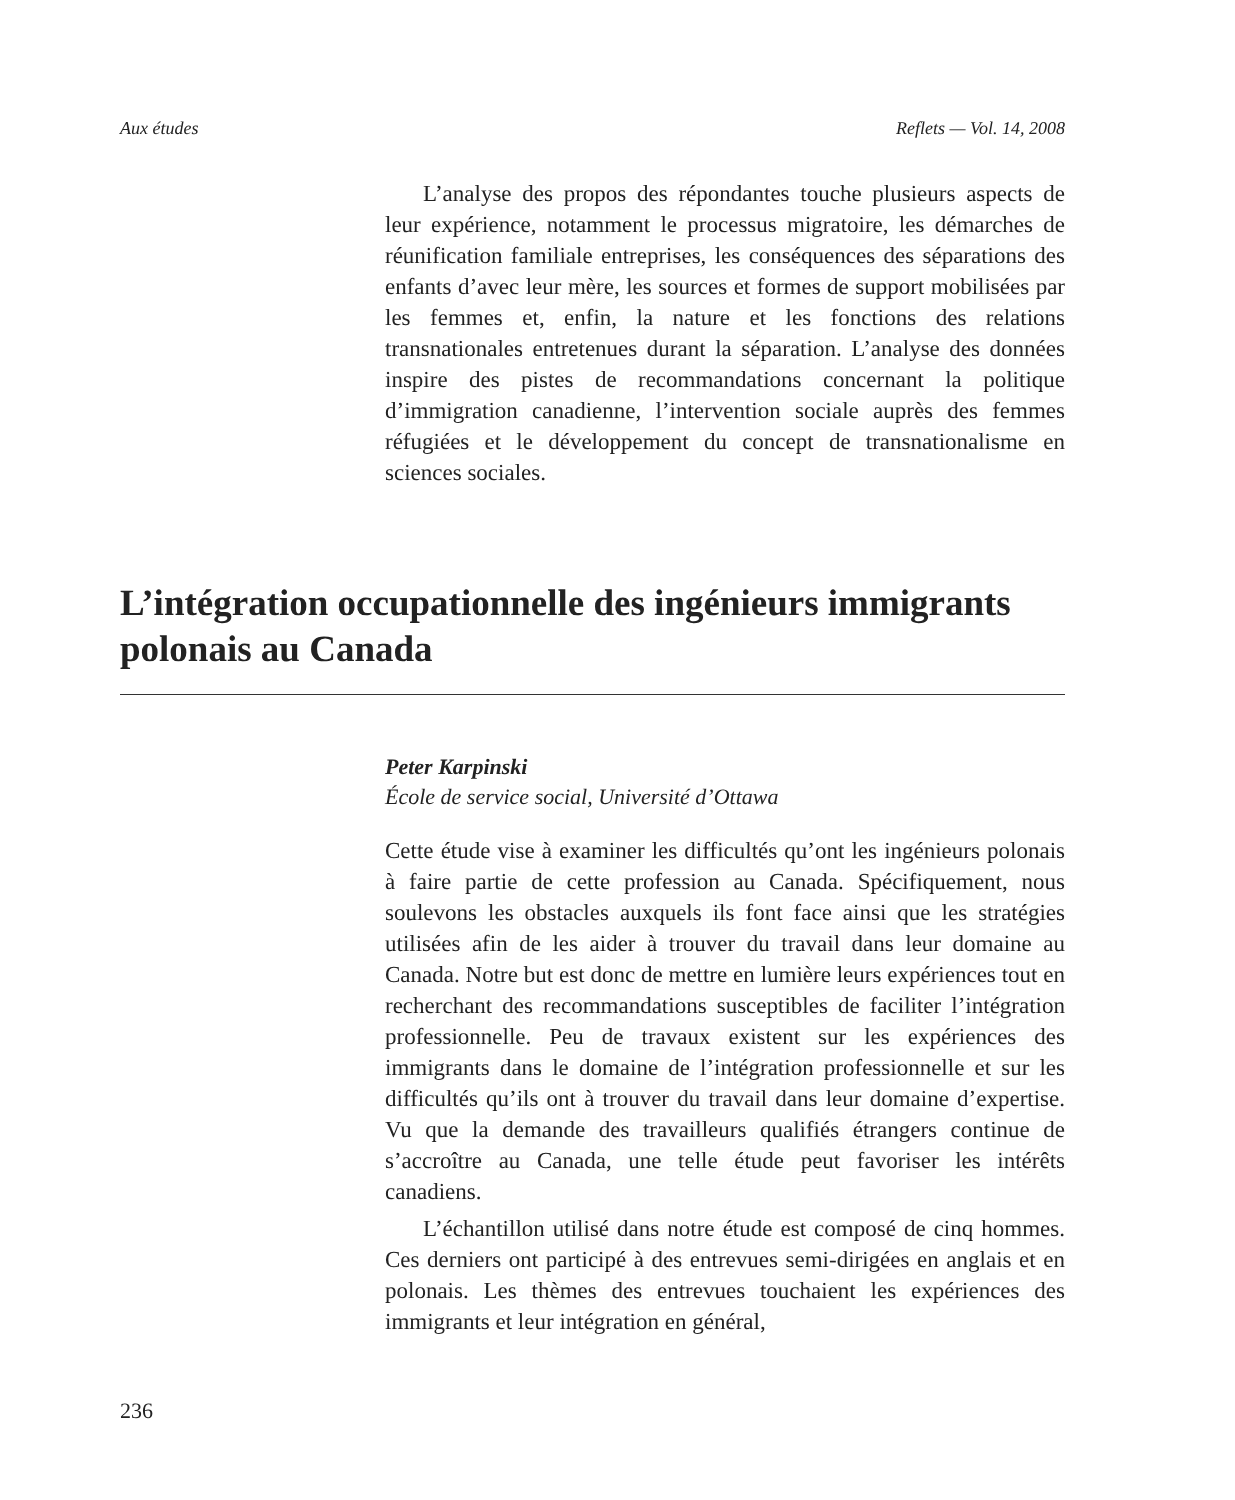Aux études Reflets — Vol. 14, 2008
L’analyse des propos des répondantes touche plusieurs aspects de leur expérience, notamment le processus migratoire, les démarches de réunification familiale entreprises, les conséquences des séparations des enfants d’avec leur mère, les sources et formes de support mobilisées par les femmes et, enfin, la nature et les fonctions des relations transnationales entretenues durant la séparation. L’analyse des données inspire des pistes de recommandations concernant la politique d’immigration canadienne, l’intervention sociale auprès des femmes réfugiées et le développement du concept de transnationalisme en sciences sociales.
L’intégration occupationnelle des ingénieurs immigrants polonais au Canada
Peter Karpinski
École de service social, Université d’Ottawa
Cette étude vise à examiner les difficultés qu’ont les ingénieurs polonais à faire partie de cette profession au Canada. Spécifiquement, nous soulevons les obstacles auxquels ils font face ainsi que les stratégies utilisées afin de les aider à trouver du travail dans leur domaine au Canada. Notre but est donc de mettre en lumière leurs expériences tout en recherchant des recommandations susceptibles de faciliter l’intégration professionnelle. Peu de travaux existent sur les expériences des immigrants dans le domaine de l’intégration professionnelle et sur les difficultés qu’ils ont à trouver du travail dans leur domaine d’expertise. Vu que la demande des travailleurs qualifiés étrangers continue de s’accroître au Canada, une telle étude peut favoriser les intérêts canadiens.
L’échantillon utilisé dans notre étude est composé de cinq hommes. Ces derniers ont participé à des entrevues semi-dirigées en anglais et en polonais. Les thèmes des entrevues touchaient les expériences des immigrants et leur intégration en général,
236